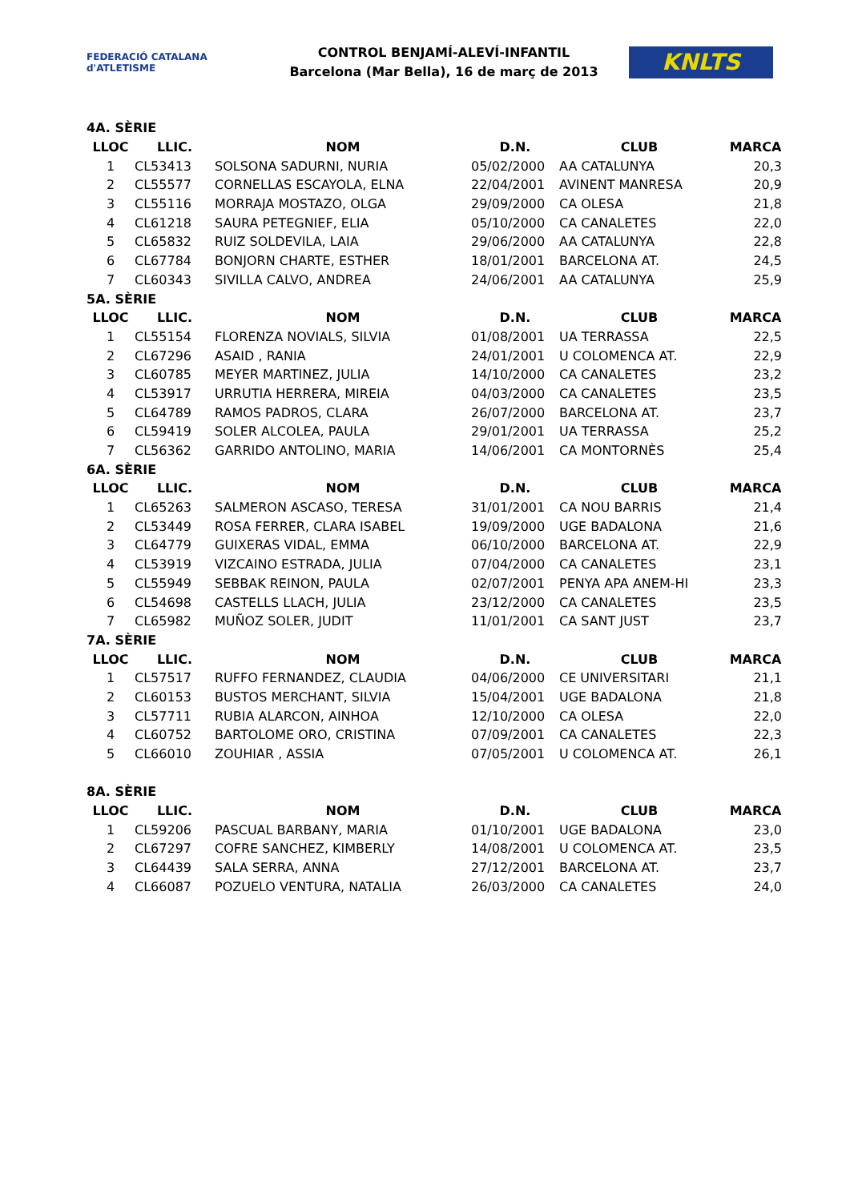FEDERACIÓ CATALANA d'ATLETISME
CONTROL BENJAMÍ-ALEVÍ-INFANTIL
Barcelona (Mar Bella), 16 de març de 2013
KNLTS
| 4A. SÈRIE | | | | | |
| --- | --- | --- | --- | --- | --- |
| LLOC | LLIC. | NOM | D.N. | CLUB | MARCA |
| 1 | CL53413 | SOLSONA SADURNI, NURIA | 05/02/2000 | AA CATALUNYA | 20,3 |
| 2 | CL55577 | CORNELLAS ESCAYOLA, ELNA | 22/04/2001 | AVINENT MANRESA | 20,9 |
| 3 | CL55116 | MORRAJA MOSTAZO, OLGA | 29/09/2000 | CA OLESA | 21,8 |
| 4 | CL61218 | SAURA PETEGNIEF, ELIA | 05/10/2000 | CA CANALETES | 22,0 |
| 5 | CL65832 | RUIZ SOLDEVILA, LAIA | 29/06/2000 | AA CATALUNYA | 22,8 |
| 6 | CL67784 | BONJORN CHARTE, ESTHER | 18/01/2001 | BARCELONA AT. | 24,5 |
| 7 | CL60343 | SIVILLA CALVO, ANDREA | 24/06/2001 | AA CATALUNYA | 25,9 |
| 5A. SÈRIE | | | | | |
| LLOC | LLIC. | NOM | D.N. | CLUB | MARCA |
| 1 | CL55154 | FLORENZA NOVIALS, SILVIA | 01/08/2001 | UA TERRASSA | 22,5 |
| 2 | CL67296 | ASAID , RANIA | 24/01/2001 | U COLOMENCA AT. | 22,9 |
| 3 | CL60785 | MEYER MARTINEZ, JULIA | 14/10/2000 | CA CANALETES | 23,2 |
| 4 | CL53917 | URRUTIA HERRERA, MIREIA | 04/03/2000 | CA CANALETES | 23,5 |
| 5 | CL64789 | RAMOS PADROS, CLARA | 26/07/2000 | BARCELONA AT. | 23,7 |
| 6 | CL59419 | SOLER ALCOLEA, PAULA | 29/01/2001 | UA TERRASSA | 25,2 |
| 7 | CL56362 | GARRIDO ANTOLINO, MARIA | 14/06/2001 | CA MONTORNÈS | 25,4 |
| 6A. SÈRIE | | | | | |
| LLOC | LLIC. | NOM | D.N. | CLUB | MARCA |
| 1 | CL65263 | SALMERON ASCASO, TERESA | 31/01/2001 | CA NOU BARRIS | 21,4 |
| 2 | CL53449 | ROSA FERRER, CLARA ISABEL | 19/09/2000 | UGE BADALONA | 21,6 |
| 3 | CL64779 | GUIXERAS VIDAL, EMMA | 06/10/2000 | BARCELONA AT. | 22,9 |
| 4 | CL53919 | VIZCAINO ESTRADA, JULIA | 07/04/2000 | CA CANALETES | 23,1 |
| 5 | CL55949 | SEBBAK REINON, PAULA | 02/07/2001 | PENYA APA ANEM-HI | 23,3 |
| 6 | CL54698 | CASTELLS LLACH, JULIA | 23/12/2000 | CA CANALETES | 23,5 |
| 7 | CL65982 | MUÑOZ SOLER, JUDIT | 11/01/2001 | CA SANT JUST | 23,7 |
| 7A. SÈRIE | | | | | |
| LLOC | LLIC. | NOM | D.N. | CLUB | MARCA |
| 1 | CL57517 | RUFFO FERNANDEZ, CLAUDIA | 04/06/2000 | CE UNIVERSITARI | 21,1 |
| 2 | CL60153 | BUSTOS MERCHANT, SILVIA | 15/04/2001 | UGE BADALONA | 21,8 |
| 3 | CL57711 | RUBIA ALARCON, AINHOA | 12/10/2000 | CA OLESA | 22,0 |
| 4 | CL60752 | BARTOLOME ORO, CRISTINA | 07/09/2001 | CA CANALETES | 22,3 |
| 5 | CL66010 | ZOUHIAR , ASSIA | 07/05/2001 | U COLOMENCA AT. | 26,1 |
| 8A. SÈRIE | | | | | |
| LLOC | LLIC. | NOM | D.N. | CLUB | MARCA |
| 1 | CL59206 | PASCUAL BARBANY, MARIA | 01/10/2001 | UGE BADALONA | 23,0 |
| 2 | CL67297 | COFRE SANCHEZ, KIMBERLY | 14/08/2001 | U COLOMENCA AT. | 23,5 |
| 3 | CL64439 | SALA SERRA, ANNA | 27/12/2001 | BARCELONA AT. | 23,7 |
| 4 | CL66087 | POZUELO VENTURA, NATALIA | 26/03/2000 | CA CANALETES | 24,0 |